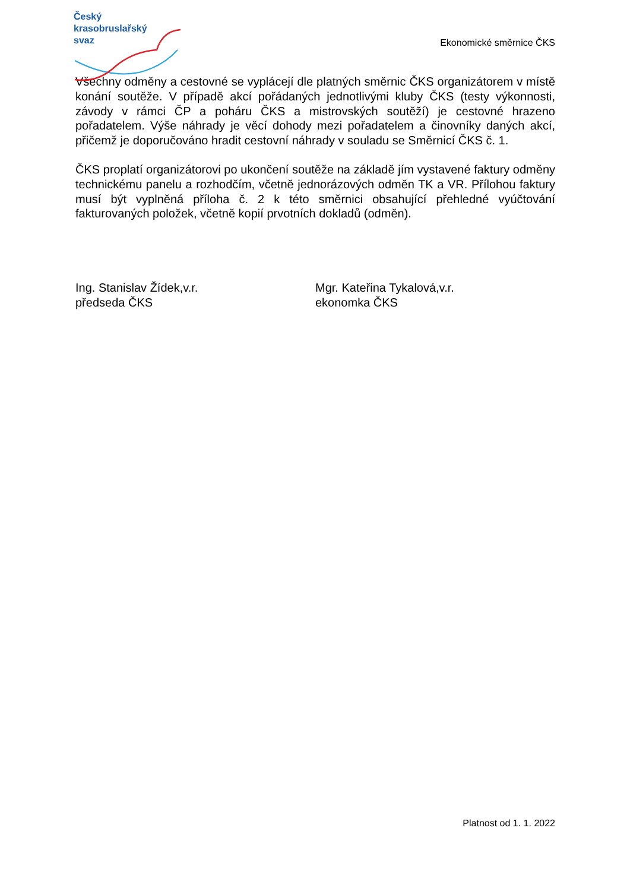Český
krasobruslařský
svaz
Ekonomické směrnice ČKS
Všechny odměny a cestovné se vyplácejí dle platných směrnic ČKS organizátorem v místě konání soutěže. V případě akcí pořádaných jednotlivými kluby ČKS (testy výkonnosti, závody v rámci ČP a poháru ČKS a mistrovských soutěží) je cestovné hrazeno pořadatelem. Výše náhrady je věcí dohody mezi pořadatelem a činovníky daných akcí, přičemž je doporučováno hradit cestovní náhrady v souladu se Směrnicí ČKS č. 1.
ČKS proplatí organizátorovi po ukončení soutěže na základě jím vystavené faktury odměny technickému panelu a rozhodčím, včetně jednorázových odměn TK a VR. Přílohou faktury musí být vyplněná příloha č. 2 k této směrnici obsahující přehledné vyúčtování fakturovaných položek, včetně kopií prvotních dokladů (odměn).
Ing. Stanislav Žídek,v.r.
předseda ČKS
Mgr. Kateřina Tykalová,v.r.
ekonomka ČKS
Platnost od 1. 1. 2022